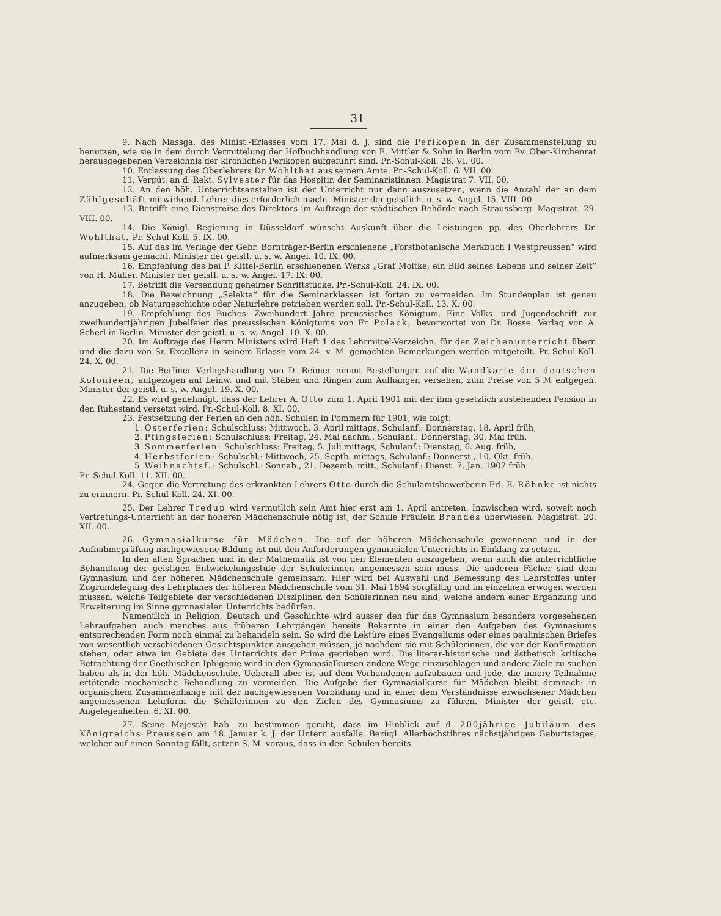31
9. Nach Massga. des Minist.-Erlasses vom 17. Mai d. J. sind die Perikopen in der Zusammenstellung zu benutzen, wie sie in dem durch Vermittelung der Hofbuchhandlung von E. Mittler & Sohn in Berlin vom Ev. Ober-Kirchenrat herausgegebenen Verzeichnis der kirchlichen Perikopen aufgeführt sind. Pr.-Schul-Koll. 28. VI. 00.
10. Entlassung des Oberlehrers Dr. Wohlthat aus seinem Amte. Pr.-Schul-Koll. 6. VII. 00.
11. Vergüt. an d. Rekt. Sylvester für das Hospitir. der Seminaristinnen. Magistrat 7. VII. 00.
12. An den höh. Unterrichtsanstalten ist der Unterricht nur dann auszusetzen, wenn die Anzahl der an dem Zählgeschäft mitwirkend. Lehrer dies erforderlich macht. Minister der geistlich. u. s. w. Angel. 15. VIII. 00.
13. Betrifft eine Dienstreise des Direktors im Auftrage der städtischen Behörde nach Straussberg. Magistrat. 29. VIII. 00.
14. Die Königl. Regierung in Düsseldorf wünscht Auskunft über die Leistungen pp. des Oberlehrers Dr. Wohlthat. Pr.-Schul-Koll. 5. IX. 00.
15. Auf das im Verlage der Gebr. Bornträger-Berlin erschienene „Forstbotanische Merkbuch I Westpreussen“ wird aufmerksam gemacht. Minister der geistl. u. s. w. Angel. 10. IX. 00.
16. Empfehlung des bei P. Kittel-Berlin erschienenen Werks „Graf Moltke, ein Bild seines Lebens und seiner Zeit“ von H. Müller. Minister der geistl. u. s. w. Angel. 17. IX. 00.
17. Betrifft die Versendung geheimer Schriftstücke. Pr.-Schul-Koll. 24. IX. 00.
18. Die Bezeichnung „Selekta“ für die Seminarklassen ist fortan zu vermeiden. Im Stundenplan ist genau anzugeben, ob Naturgeschichte oder Naturlehre getrieben werden soll. Pr.-Schul-Koll. 13. X. 00.
19. Empfehlung des Buches: Zweihundert Jahre preussisches Königtum. Eine Volks- und Jugendschrift zur zweihundertjährigen Jubelfeier des preussischen Königtums von Fr. Polack, bevorwortet von Dr. Bosse. Verlag von A. Scherl in Berlin. Minister der geistl. u. s. w. Angel. 10. X. 00.
20. Im Auftrage des Herrn Ministers wird Heft 1 des Lehrmittel-Verzeichn. für den Zeichenunterricht überr. und die dazu von Sr. Excellenz in seinem Erlasse vom 24. v. M. gemachten Bemerkungen werden mitgeteilt. Pr.-Schul-Koll. 24. X. 00.
21. Die Berliner Verlagshandlung von D. Reimer nimmt Bestellungen auf die Wandkarte der deutschen Kolonieen, aufgezogen auf Leinw. und mit Stäben und Ringen zum Aufhängen versehen, zum Preise von 5 ℳ entgegen. Minister der geistl. u. s. w. Angel. 19. X. 00.
22. Es wird genehmigt, dass der Lehrer A. Otto zum 1. April 1901 mit der ihm gesetzlich zustehenden Pension in den Ruhestand versetzt wird. Pr.-Schul-Koll. 8. XI. 00.
23. Festsetzung der Ferien an den höh. Schulen in Pommern für 1901, wie folgt:
1. Osterferien: Schulschluss: Mittwoch, 3. April mittags, Schulanf.: Donnerstag, 18. April früh,
2. Pfingsferien: Schulschluss: Freitag, 24. Mai nachm., Schulanf.: Donnerstag, 30. Mai früh,
3. Sommerferien: Schulschluss: Freitag, 5. Juli mittags, Schulanf.: Dienstag, 6. Aug. früh,
4. Herbstferien: Schulschl.: Mittwoch, 25. Septb. mittags, Schulanf.: Donnerst., 10. Okt. früh,
5. Weihnachtsf.: Schulschl.: Sonnab., 21. Dezemb. mitt., Schulanf.: Dienst. 7. Jan. 1902 früh.
Pr.-Schul-Koll. 11. XII. 00.
24. Gegen die Vertretung des erkrankten Lehrers Otto durch die Schulamtsbewerberin Frl. E. Röhnke ist nichts zu erinnern. Pr.-Schul-Koll. 24. XI. 00.
25. Der Lehrer Tredup wird vermutlich sein Amt hier erst am 1. April antreten. Inzwischen wird, soweit noch Vertretungs-Unterricht an der höheren Mädchenschule nötig ist, der Schule Fräulein Brandes überwiesen. Magistrat. 20. XII. 00.
26. Gymnasialkurse für Mädchen. Die auf der höheren Mädchenschule gewonnene und in der Aufnahmeprüfung nachgewiesene Bildung ist mit den Anforderungen gymnasialen Unterrichts in Einklang zu setzen.
In den alten Sprachen und in der Mathematik ist von den Elementen auszugehen, wenn auch die unterrichtliche Behandlung der geistigen Entwickelungsstufe der Schülerinnen angemessen sein muss. Die anderen Fächer sind dem Gymnasium und der höheren Mädchenschule gemeinsam. Hier wird bei Auswahl und Bemessung des Lehrstoffes unter Zugrundelegung des Lehrplanes der höheren Mädchenschule vom 31. Mai 1894 sorgfältig und im einzelnen erwogen werden müssen, welche Teilgebiete der verschiedenen Disziplinen den Schülerinnen neu sind, welche andern einer Ergänzung und Erweiterung im Sinne gymnasialen Unterrichts bedürfen.
Namentlich in Religion, Deutsch und Geschichte wird ausser den für das Gymnasium besonders vorgesehenen Lehraufgaben auch manches aus früheren Lehrgängen bereits Bekannte in einer den Aufgaben des Gymnasiums entsprechenden Form noch einmal zu behandeln sein. So wird die Lektüre eines Evangeliums oder eines paulinischen Briefes von wesentlich verschiedenen Gesichtspunkten ausgehen müssen, je nachdem sie mit Schülerinnen, die vor der Konfirmation stehen, oder etwa im Gebiete des Unterrichts der Prima getrieben wird. Die literar-historische und ästhetisch kritische Betrachtung der Goethischen Iphigenie wird in den Gymnasialkursen andere Wege einzuschlagen und andere Ziele zu suchen haben als in der höh. Mädchenschule. Ueberall aber ist auf dem Vorhandenen aufzubauen und jede, die innere Teilnahme ertötende mechanische Behandlung zu vermeiden. Die Aufgabe der Gymnasialkurse für Mädchen bleibt demnach: in organischem Zusammenhange mit der nachgewiesenen Vorbildung und in einer dem Verständnisse erwachsener Mädchen angemessenen Lehrform die Schülerinnen zu den Zielen des Gymnasiums zu führen. Minister der geistl. etc. Angelegenheiten. 6. XI. 00.
27. Seine Majestät hab. zu bestimmen geruht, dass im Hinblick auf d. 200jährige Jubiläum des Königreichs Preussen am 18. Januar k. J. der Unterr. ausfalle. Bezügl. Allerhöchstihres nächstjährigen Geburtstages, welcher auf einen Sonntag fällt, setzen S. M. voraus, dass in den Schulen bereits